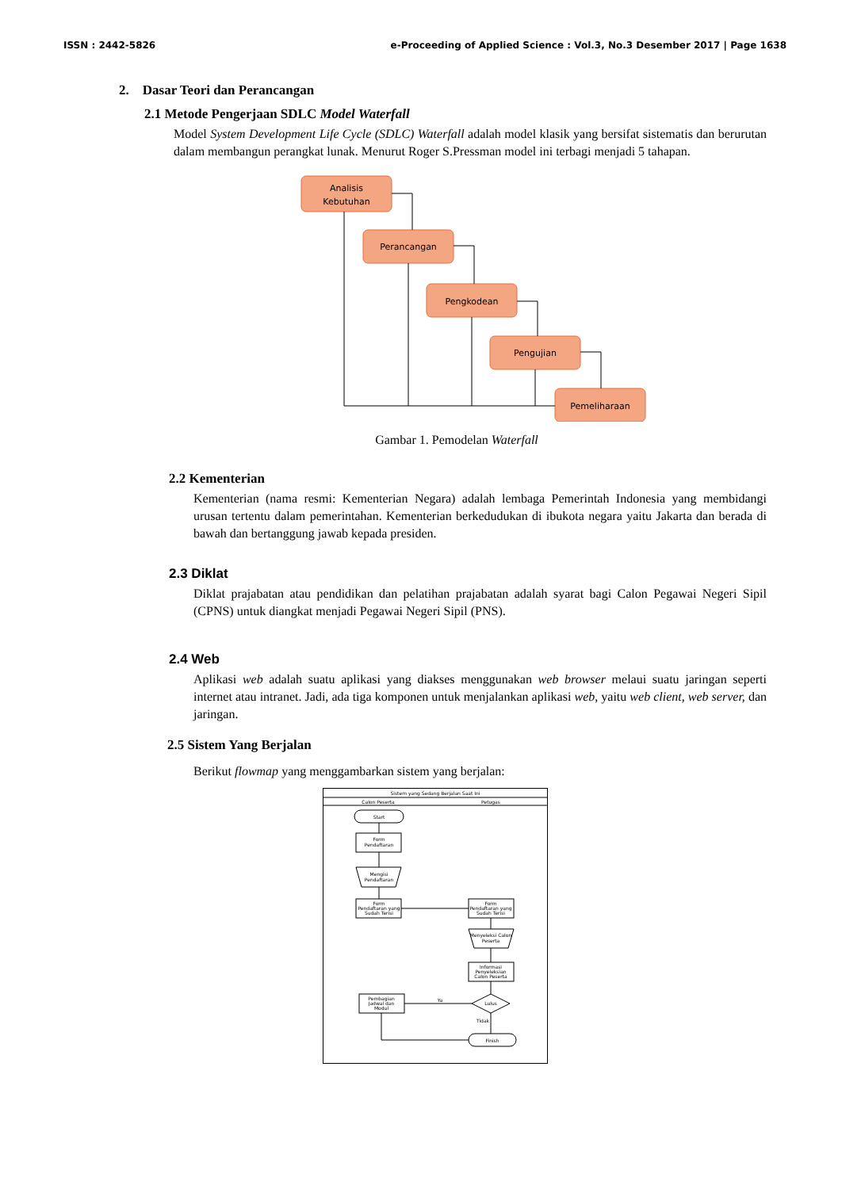ISSN : 2442-5826 e-Proceeding of Applied Science : Vol.3, No.3 Desember 2017 | Page 1638
2. Dasar Teori dan Perancangan
2.1 Metode Pengerjaan SDLC Model Waterfall
Model System Development Life Cycle (SDLC) Waterfall adalah model klasik yang bersifat sistematis dan berurutan dalam membangun perangkat lunak. Menurut Roger S.Pressman model ini terbagi menjadi 5 tahapan.
Analisis
Kebutuhan
Perancangan
Pengkodean
Pengujian
Pemeliharaan
Gambar 1. Pemodelan Waterfall
2.2 Kementerian
Kementerian (nama resmi: Kementerian Negara) adalah lembaga Pemerintah Indonesia yang membidangi urusan tertentu dalam pemerintahan. Kementerian berkedudukan di ibukota negara yaitu Jakarta dan berada di bawah dan bertanggung jawab kepada presiden.
2.3 Diklat
Diklat prajabatan atau pendidikan dan pelatihan prajabatan adalah syarat bagi Calon Pegawai Negeri Sipil (CPNS) untuk diangkat menjadi Pegawai Negeri Sipil (PNS).
2.4 Web
Aplikasi web adalah suatu aplikasi yang diakses menggunakan web browser melaui suatu jaringan seperti internet atau intranet. Jadi, ada tiga komponen untuk menjalankan aplikasi web, yaitu web client, web server, dan jaringan.
2.5 Sistem Yang Berjalan
Berikut flowmap yang menggambarkan sistem yang berjalan:
Sistem yang Sedang Berjalan Saat Ini
Calon Peserta
Petugas
Start
Form
Pendaftaran
Mengisi
Pendaftaran
Form
Pendaftaran yang
Sudah Terisi
Form
Pendaftaran yang
Sudah Terisi
Menyeleksi Calon
Peserta
Informasi
Penyeleksian
Calon Peserta
Lulus
Ya
Tidak
Pembagian
Jadwal dan
Modul
Finish